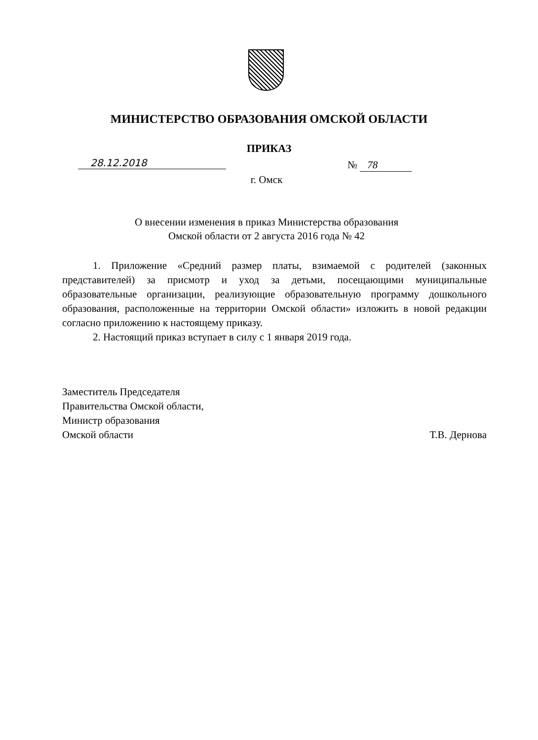МИНИСТЕРСТВО ОБРАЗОВАНИЯ ОМСКОЙ ОБЛАСТИ
ПРИКАЗ
28.12.2018 № 78
г. Омск
О внесении изменения в приказ Министерства образования
Омской области от 2 августа 2016 года № 42
1. Приложение «Средний размер платы, взимаемой с родителей (законных представителей) за присмотр и уход за детьми, посещающими муниципальные образовательные организации, реализующие образовательную программу дошкольного образования, расположенные на территории Омской области» изложить в новой редакции согласно приложению к настоящему приказу.
2. Настоящий приказ вступает в силу с 1 января 2019 года.
Заместитель Председателя
Правительства Омской области,
Министр образования
Омской области
Т.В. Дернова